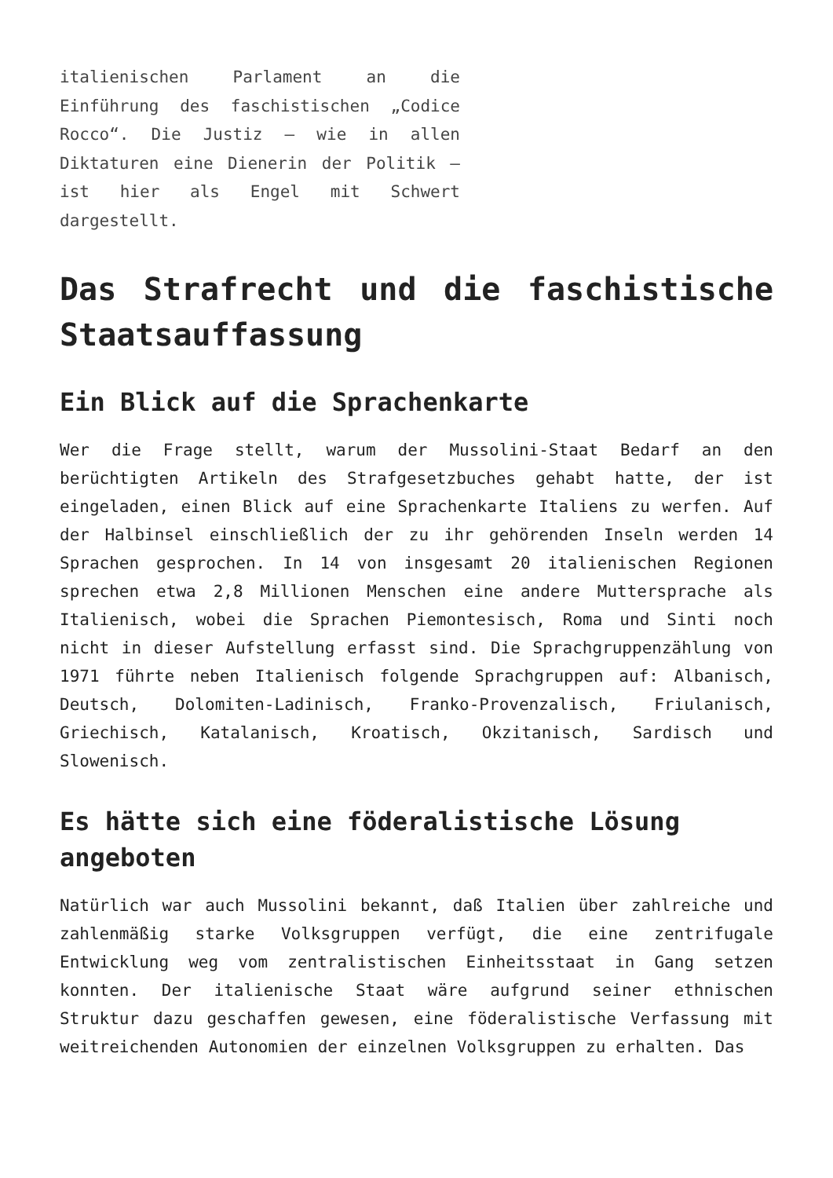italienischen Parlament an die Einführung des faschistischen „Codice Rocco“. Die Justiz – wie in allen Diktaturen eine Dienerin der Politik – ist hier als Engel mit Schwert dargestellt.
Das Strafrecht und die faschistische Staatsauffassung
Ein Blick auf die Sprachenkarte
Wer die Frage stellt, warum der Mussolini-Staat Bedarf an den berüchtigten Artikeln des Strafgesetzbuches gehabt hatte, der ist eingeladen, einen Blick auf eine Sprachenkarte Italiens zu werfen. Auf der Halbinsel einschließlich der zu ihr gehörenden Inseln werden 14 Sprachen gesprochen. In 14 von insgesamt 20 italienischen Regionen sprechen etwa 2,8 Millionen Menschen eine andere Muttersprache als Italienisch, wobei die Sprachen Piemontesisch, Roma und Sinti noch nicht in dieser Aufstellung erfasst sind. Die Sprachgruppenzählung von 1971 führte neben Italienisch folgende Sprachgruppen auf: Albanisch, Deutsch, Dolomiten-Ladinisch, Franko-Provenzalisch, Friulanisch, Griechisch, Katalanisch, Kroatisch, Okzitanisch, Sardisch und Slowenisch.
Es hätte sich eine föderalistische Lösung angeboten
Natürlich war auch Mussolini bekannt, daß Italien über zahlreiche und zahlenmäßig starke Volksgruppen verfügt, die eine zentrifugale Entwicklung weg vom zentralistischen Einheitsstaat in Gang setzen konnten. Der italienische Staat wäre aufgrund seiner ethnischen Struktur dazu geschaffen gewesen, eine föderalistische Verfassung mit weitreichenden Autonomien der einzelnen Volksgruppen zu erhalten. Das